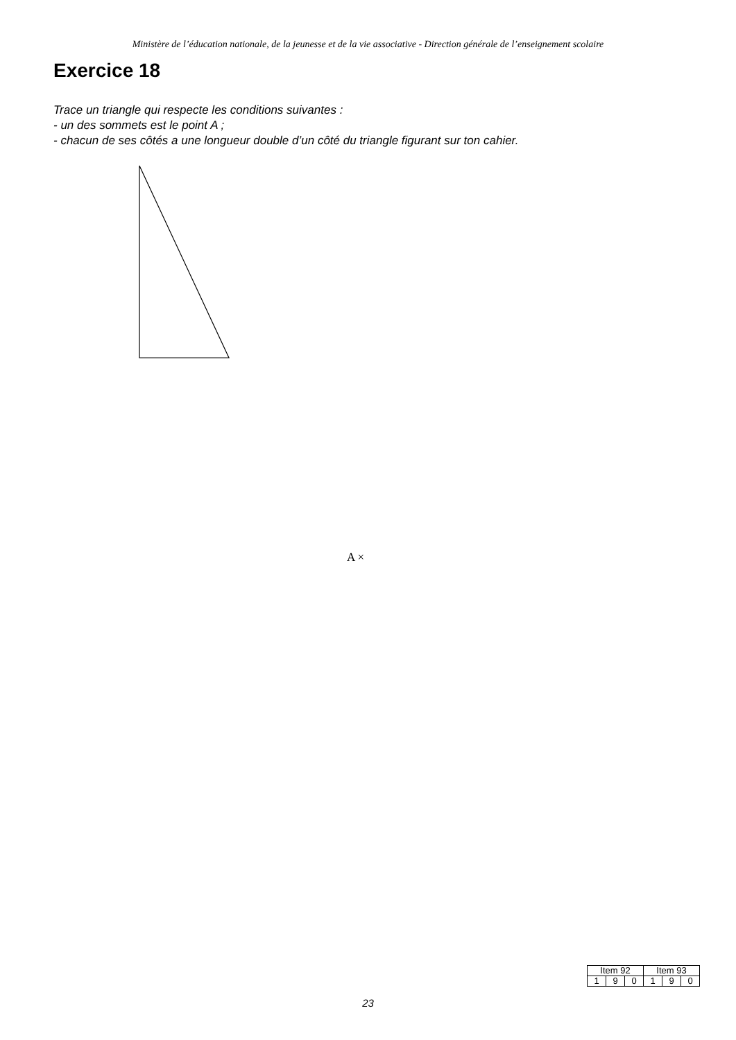Ministère de l’éducation nationale, de la jeunesse et de la vie associative - Direction générale de l’enseignement scolaire
Exercice 18
Trace un triangle qui respecte les conditions suivantes :
- un des sommets est le point A ;
- chacun de ses côtés a une longueur double d’un côté du triangle figurant sur ton cahier.
A ×
| Item 92 | | | Item 93 | | |
| --- | --- | --- | --- | --- | --- |
| 1 | 9 | 0 | 1 | 9 | 0 |
23